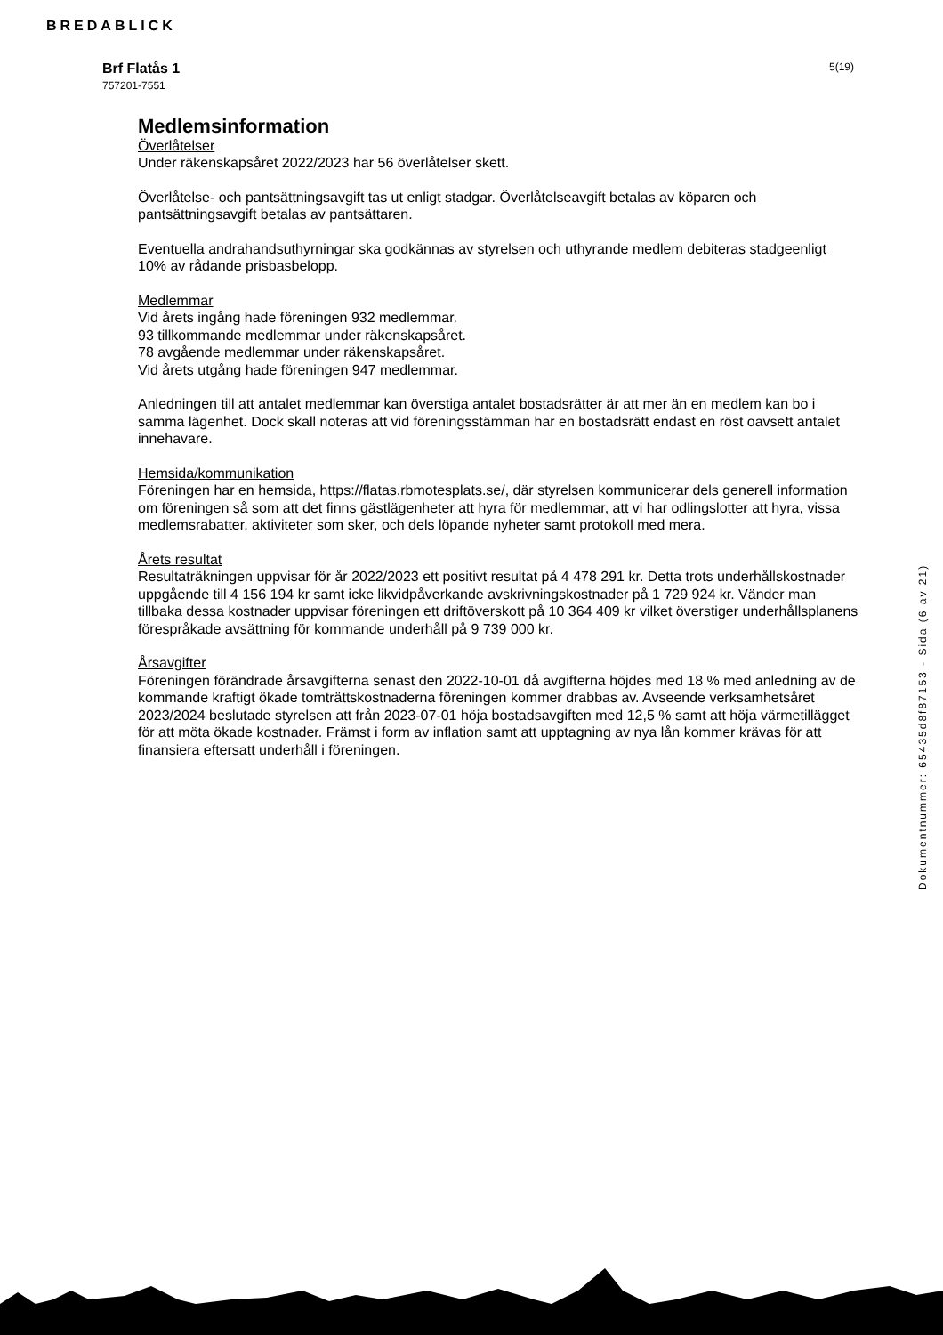BREDABLICK
Brf Flatås 1
757201-7551
5(19)
Medlemsinformation
Överlåtelser
Under räkenskapsåret 2022/2023 har 56 överlåtelser skett.
Överlåtelse- och pantsättningsavgift tas ut enligt stadgar. Överlåtelseavgift betalas av köparen och pantsättningsavgift betalas av pantsättaren.
Eventuella andrahandsuthyrningar ska godkännas av styrelsen och uthyrande medlem debiteras stadgeenligt 10% av rådande prisbasbelopp.
Medlemmar
Vid årets ingång hade föreningen 932 medlemmar.
93 tillkommande medlemmar under räkenskapsåret.
78 avgående medlemmar under räkenskapsåret.
Vid årets utgång hade föreningen 947 medlemmar.
Anledningen till att antalet medlemmar kan överstiga antalet bostadsrätter är att mer än en medlem kan bo i samma lägenhet. Dock skall noteras att vid föreningsstämman har en bostadsrätt endast en röst oavsett antalet innehavare.
Hemsida/kommunikation
Föreningen har en hemsida, https://flatas.rbmotesplats.se/, där styrelsen kommunicerar dels generell information om föreningen så som att det finns gästlägenheter att hyra för medlemmar, att vi har odlingslotter att hyra, vissa medlemsrabatter, aktiviteter som sker, och dels löpande nyheter samt protokoll med mera.
Årets resultat
Resultaträkningen uppvisar för år 2022/2023 ett positivt resultat på 4 478 291 kr. Detta trots underhållskostnader uppgående till 4 156 194 kr samt icke likvidpåverkande avskrivningskostnader på 1 729 924 kr. Vänder man tillbaka dessa kostnader uppvisar föreningen ett driftöverskott på 10 364 409 kr vilket överstiger underhållsplanens förespråkade avsättning för kommande underhåll på 9 739 000 kr.
Årsavgifter
Föreningen förändrade årsavgifterna senast den 2022-10-01 då avgifterna höjdes med 18 % med anledning av de kommande kraftigt ökade tomträttskostnaderna föreningen kommer drabbas av. Avseende verksamhetsåret 2023/2024 beslutade styrelsen att från 2023-07-01 höja bostadsavgiften med 12,5 % samt att höja värmetillägget för att möta ökade kostnader. Främst i form av inflation samt att upptagning av nya lån kommer krävas för att finansiera eftersatt underhåll i föreningen.
Dokumentnummer: 65435d8f87153 - Sida (6 av 21)